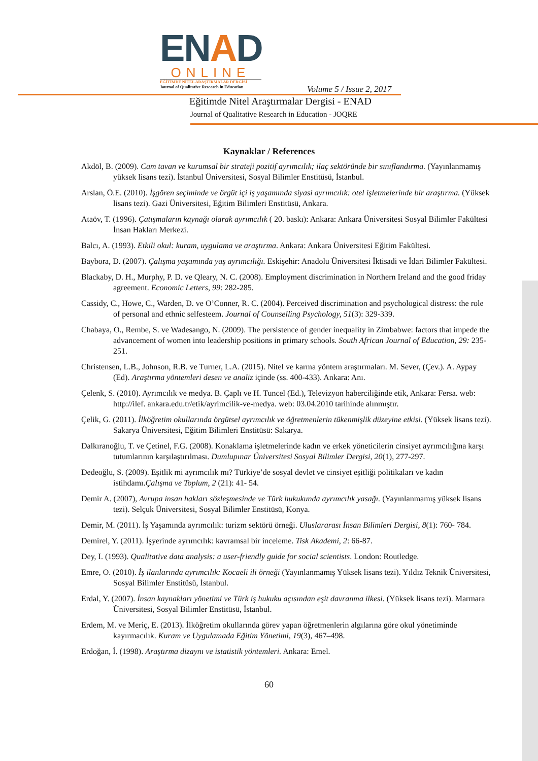ENAD
ONLINE
EĞİTİMDE NİTEL ARAŞTIRMALAR DERGİSİ
Journal of Qualitative Research in Education
Volume 5 / Issue 2, 2017
Eğitimde Nitel Araştırmalar Dergisi - ENAD
Journal of Qualitative Research in Education - JOQRE
Kaynaklar / References
Akdöl, B. (2009). Cam tavan ve kurumsal bir strateji pozitif ayrımcılık; ilaç sektöründe bir sınıflandırma. (Yayınlanmamış yüksek lisans tezi). İstanbul Üniversitesi, Sosyal Bilimler Enstitüsü, İstanbul.
Arslan, Ö.E. (2010). İşgören seçiminde ve örgüt içi iş yaşamında siyasi ayrımcılık: otel işletmelerinde bir araştırma. (Yüksek lisans tezi). Gazi Üniversitesi, Eğitim Bilimleri Enstitüsü, Ankara.
Ataöv, T. (1996). Çatışmaların kaynağı olarak ayrımcılık ( 20. baskı): Ankara: Ankara Üniversitesi Sosyal Bilimler Fakültesi İnsan Hakları Merkezi.
Balcı, A. (1993). Etkili okul: kuram, uygulama ve araştırma. Ankara: Ankara Üniversitesi Eğitim Fakültesi.
Baybora, D. (2007). Çalışma yaşamında yaş ayrımcılığı. Eskişehir: Anadolu Üniversitesi İktisadi ve İdari Bilimler Fakültesi.
Blackaby, D. H., Murphy, P. D. ve Qleary, N. C. (2008). Employment discrimination in Northern Ireland and the good friday agreement. Economic Letters, 99: 282-285.
Cassidy, C., Howe, C., Warden, D. ve O’Conner, R. C. (2004). Perceived discrimination and psychological distress: the role of personal and ethnic selfesteem. Journal of Counselling Psychology, 51(3): 329-339.
Chabaya, O., Rembe, S. ve Wadesango, N. (2009). The persistence of gender inequality in Zimbabwe: factors that impede the advancement of women into leadership positions in primary schools. South African Journal of Education, 29: 235-251.
Christensen, L.B., Johnson, R.B. ve Turner, L.A. (2015). Nitel ve karma yöntem araştırmaları. M. Sever, (Çev.). A. Aypay (Ed). Araştırma yöntemleri desen ve analiz içinde (ss. 400-433). Ankara: Anı.
Çelenk, S. (2010). Ayrımcılık ve medya. B. Çaplı ve H. Tuncel (Ed.), Televizyon haberciliğinde etik, Ankara: Fersa. web: http://ilef. ankara.edu.tr/etik/ayrimcilik-ve-medya. web: 03.04.2010 tarihinde alınmıştır.
Çelik, G. (2011). İlköğretim okullarında örgütsel ayrımcılık ve öğretmenlerin tükenmişlik düzeyine etkisi. (Yüksek lisans tezi). Sakarya Üniversitesi, Eğitim Bilimleri Enstitüsü: Sakarya.
Dalkıranoğlu, T. ve Çetinel, F.G. (2008). Konaklama işletmelerinde kadın ve erkek yöneticilerin cinsiyet ayrımcılığına karşı tutumlarının karşılaştırılması. Dumlupınar Üniversitesi Sosyal Bilimler Dergisi, 20(1), 277-297.
Dedeoğlu, S. (2009). Eşitlik mi ayrımcılık mı? Türkiye’de sosyal devlet ve cinsiyet eşitliği politikaları ve kadın istihdamı.Çalışma ve Toplum, 2 (21): 41- 54.
Demir A. (2007), Avrupa insan hakları sözleşmesinde ve Türk hukukunda ayrımcılık yasağı. (Yayınlanmamış yüksek lisans tezi). Selçuk Üniversitesi, Sosyal Bilimler Enstitüsü, Konya.
Demir, M. (2011). İş Yaşamında ayrımcılık: turizm sektörü örneği. Uluslararası İnsan Bilimleri Dergisi, 8(1): 760- 784.
Demirel, Y. (2011). İşyerinde ayrımcılık: kavramsal bir inceleme. Tisk Akademi, 2: 66-87.
Dey, I. (1993). Qualitative data analysis: a user-friendly guide for social scientists. London: Routledge.
Emre, O. (2010). İş ilanlarında ayrımcılık: Kocaeli ili örneği (Yayınlanmamış Yüksek lisans tezi). Yıldız Teknik Üniversitesi, Sosyal Bilimler Enstitüsü, İstanbul.
Erdal, Y. (2007). İnsan kaynakları yönetimi ve Türk iş hukuku açısından eşit davranma ilkesi. (Yüksek lisans tezi). Marmara Üniversitesi, Sosyal Bilimler Enstitüsü, İstanbul.
Erdem, M. ve Meriç, E. (2013). İlköğretim okullarında görev yapan öğretmenlerin algılarına göre okul yönetiminde kayırmacılık. Kuram ve Uygulamada Eğitim Yönetimi, 19(3), 467–498.
Erdoğan, İ. (1998). Araştırma dizaynı ve istatistik yöntemleri. Ankara: Emel.
60